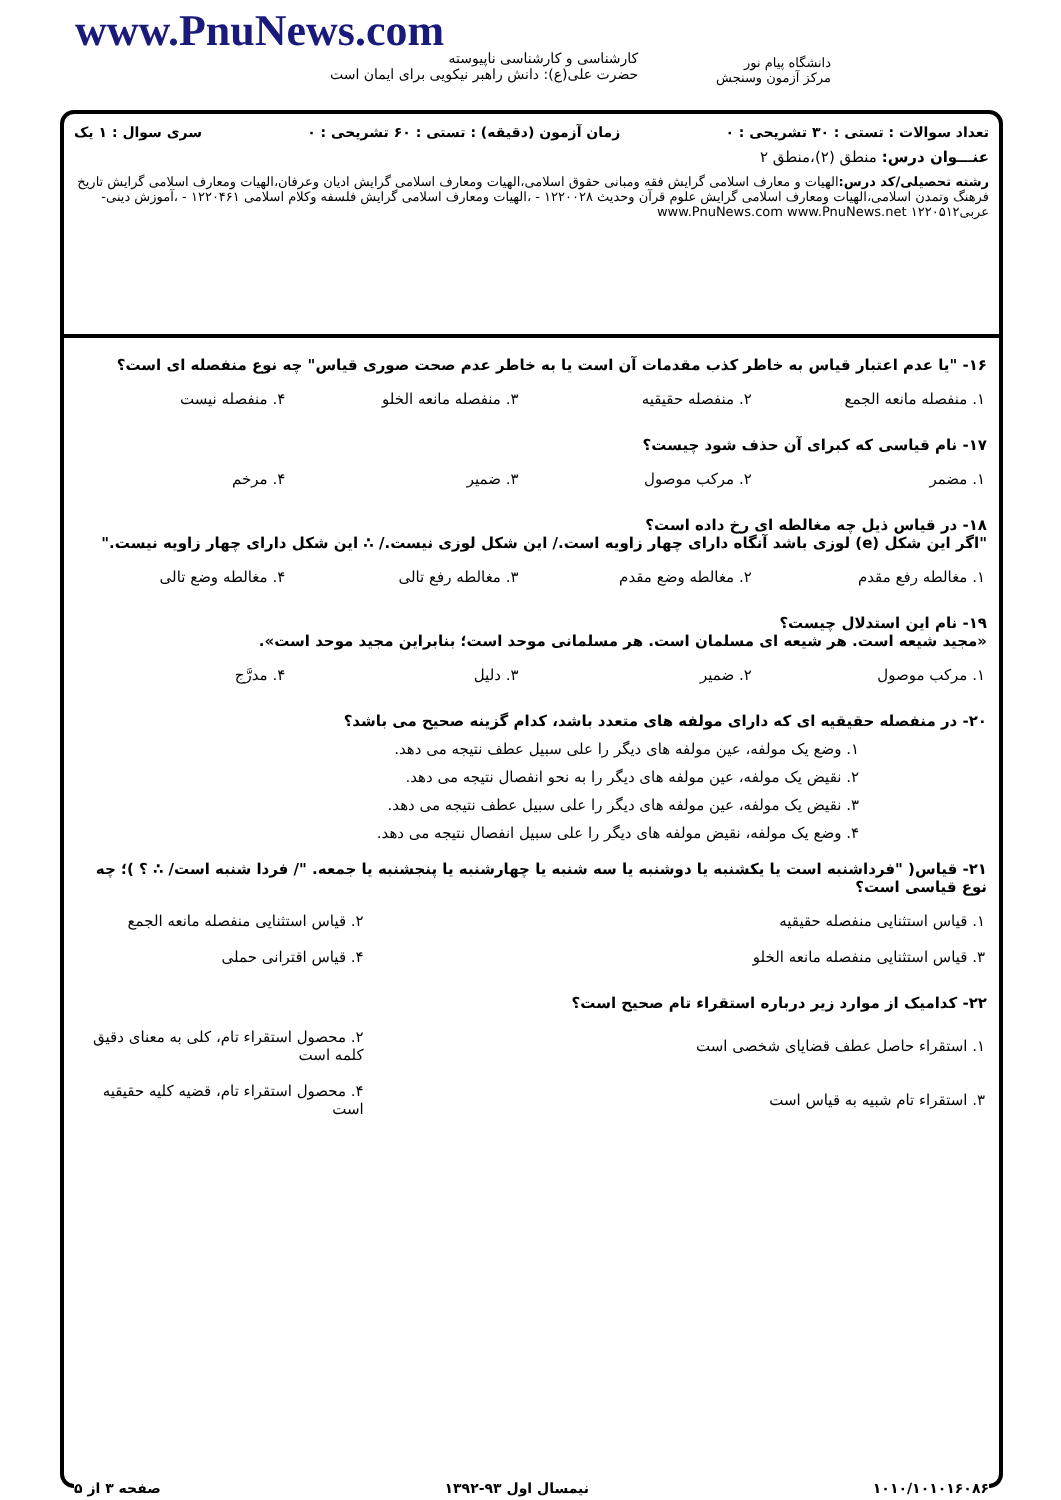دانشگاه پیام نور
مرکز آزمون وسنجش
www.PnuNews.com
کارشناسی و کارشناسی ناپیوسته
حضرت علی(ع): دانش راهبر نیکویی برای ایمان است
تعداد سوالات : تستی : ۳۰ تشریحی : ۰ زمان آزمون (دقیقه) : تستی : ۶۰ تشریحی : ۰ سری سوال : ۱ یک
عنـــوان درس: منطق (۲)،منطق ۲
رشته تحصیلی/کد درس: الهیات و معارف اسلامی گرایش فقه ومبانی حقوق اسلامی،الهیات ومعارف اسلامی گرایش ادیان وعرفان،الهیات ومعارف اسلامی گرایش تاریخ فرهنگ وتمدن اسلامی،الهیات ومعارف اسلامی گرایش علوم قرآن وحدیث ۱۲۲۰۰۲۸ - ،الهیات ومعارف اسلامی گرایش فلسفه وکلام اسلامی ۱۲۲۰۴۶۱ - ،آموزش دینی- عربی۱۲۲۰۵۱۲ www.PnuNews.com www.PnuNews.net
۱۶- "یا عدم اعتبار قیاس به خاطر کذب مقدمات آن است یا به خاطر عدم صحت صوری قیاس" چه نوع منفصله ای است؟
| ۱. منفصله مانعه الجمع | ۲. منفصله حقیقیه | ۳. منفصله مانعه الخلو | ۴. منفصله نیست |
۱۷- نام قیاسی که کبرای آن حذف شود چیست؟
| ۱. مضمر | ۲. مرکب موصول | ۳. ضمیر | ۴. مرخم |
۱۸- در قیاس ذیل چه مغالطه ای رخ داده است؟
"اگر این شکل (e) لوزی باشد آنگاه دارای چهار زاویه است./ این شکل لوزی نیست./ ∴ این شکل دارای چهار زاویه نیست."
| ۱. مغالطه رفع مقدم | ۲. مغالطه وضع مقدم | ۳. مغالطه رفع تالی | ۴. مغالطه وضع تالی |
۱۹- نام این استدلال چیست؟
«مجید شیعه است. هر شیعه ای مسلمان است. هر مسلمانی موحد است؛ بنابراین مجید موحد است».
| ۱. مرکب موصول | ۲. ضمیر | ۳. دلیل | ۴. مدرَّج |
۲۰- در منفصله حقیقیه ای که دارای مولفه های متعدد باشد، کدام گزینه صحیح می باشد؟
۱. وضع یک مولفه، عین مولفه های دیگر را علی سبیل عطف نتیجه می دهد.
۲. نقیض یک مولفه، عین مولفه های دیگر را به نحو انفصال نتیجه می دهد.
۳. نقیض یک مولفه، عین مولفه های دیگر را علی سبیل عطف نتیجه می دهد.
۴. وضع یک مولفه، نقیض مولفه های دیگر را علی سبیل انفصال نتیجه می دهد.
۲۱- قیاس( "فرداشنبه است یا یکشنبه یا دوشنبه یا سه شنبه یا چهارشنبه یا پنجشنبه یا جمعه. "/ فردا شنبه است/ ∴ ؟ )؛ چه نوع قیاسی است؟
| ۱. قیاس استثنایی منفصله حقیقیه | ۲. قیاس استثنایی منفصله مانعه الجمع |
| ۳. قیاس استثنایی منفصله مانعه الخلو | ۴. قیاس اقترانی حملی |
۲۲- کدامیک از موارد زیر درباره استقراء تام صحیح است؟
| ۱. استقراء حاصل عطف قضایای شخصی است | ۲. محصول استقراء تام، کلی به معنای دقیق کلمه است |
| ۳. استقراء تام شبیه به قیاس است | ۴. محصول استقراء تام، قضیه کلیه حقیقیه است |
۱۰۱۰/۱۰۱۰۱۶۰۸۶ نیمسال اول ۹۳-۱۳۹۲ صفحه ۳ از ۵